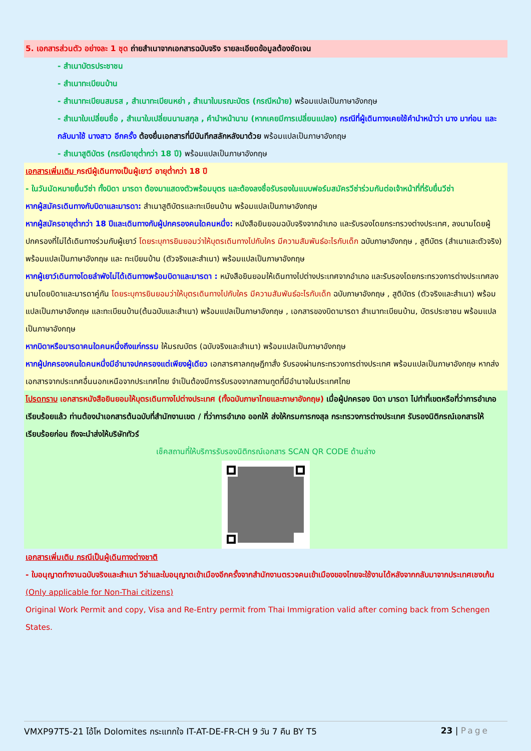5. เอกสารส่วนตัว อย่างละ 1 ชุด ถ่ายสำเนาจากเอกสารฉบับจริง รายละเอียดข้อมูลต้องชัดเจน
- สำเนาบัตรประชาชน
- สำเนาทะเบียนบ้าน
- สำเนาทะเบียนสมรส , สำเนาทะเบียนหย่า , สำเนาใบมรณะบัตร (กรณีหม้าย) พร้อมแปลเป็นภาษาอังกฤษ
- สำเนาใบเปลี่ยนชื่อ , สำเนาใบเปลี่ยนนามสกุล , คำนำหน้านาม (หากเคยมีการเปลี่ยนแปลง) กรณีที่ผู้เดินทางเคยใช้คำนำหน้าว่า นาง มาก่อน และกลับมาใช้ นางสาว อีกครั้ง ต้องยื่นเอกสารที่มีบันทึกสลักหลังมาด้วย พร้อมแปลเป็นภาษาอังกฤษ
- สำเนาสูติบัตร (กรณีอายุต่ำกว่า 18 ปี) พร้อมแปลเป็นภาษาอังกฤษ
เอกสารเพิ่มเติม กรณีผู้เดินทางเป็นผู้เยาว์ อายุต่ำกว่า 18 ปี
- ในวันนัดหมายยื่นวีซ่า ทั้งบิดา มารดา ต้องมาแสดงตัวพร้อมบุตร และต้องลงชื่อรับรองในแบบฟอร์มสมัครวีซ่าร่วมกันต่อเจ้าหน้าที่ที่รับยื่นวีซ่า
หากผู้สมัครเดินทางกับบิดาและมารดา: สำเนาสูติบัตรและทะเบียนบ้าน พร้อมแปลเป็นภาษาอังกฤษ
หากผู้สมัครอายุต่ำกว่า 18 ปีและเดินทางกับผู้ปกครองคนใดคนหนึ่ง: หนังสือยินยอมฉบับจริงจากอำเภอ และรับรองโดยกระทรวงต่างประเทศ, ลงนามโดยผู้ปกครองที่ไม่ได้เดินทางร่วมกับผู้เยาว์ โดยระบุการยินยอมว่าให้บุตรเดินทางไปกับใคร มีความสัมพันธ์อะไรกับเด็ก ฉบับภาษาอังกฤษ , สูติบัตร (สำเนาและตัวจริง) พร้อมแปลเป็นภาษาอังกฤษ และ ทะเบียนบ้าน (ตัวจริงและสำเนา) พร้อมแปลเป็นภาษาอังกฤษ
หากผู้เยาว์เดินทางโดยลำพังไม่ได้เดินทางพร้อมบิดาและมารดา : หนังสือยินยอมให้เดินทางไปต่างประเทศจากอำเภอ และรับรองโดยกระทรวงการต่างประเทศลงนามโดยบิดาและมารดาคู่กัน โดยระบุการยินยอมว่าให้บุตรเดินทางไปกับใคร มีความสัมพันธ์อะไรกับเด็ก ฉบับภาษาอังกฤษ , สูติบัตร (ตัวจริงและสำเนา) พร้อมแปลเป็นภาษาอังกฤษ และทะเบียนบ้าน(ต้นฉบับและสำเนา) พร้อมแปลเป็นภาษาอังกฤษ , เอกสารของบิดามารดา สำเนาทะเบียนบ้าน, บัตรประชาชน พร้อมแปลเป็นภาษาอังกฤษ
หากบิดาหรือมารดาคนใดคนหนึ่งถึงแก่กรรม ให้มรณบัตร (ฉบับจริงและสำเนา) พร้อมแปลเป็นภาษาอังกฤษ
หากผู้ปกครองคนใดคนหนึ่งมีอำนาจปกครองแต่เพียงผู้เดียว เอกสารศาลกฤษฎีกาสั่ง รับรองผ่านกระทรวงการต่างประเทศ พร้อมแปลเป็นภาษาอังกฤษ หากส่งเอกสารจากประเทศอื่นนอกเหนือจากประเทศไทย จำเป็นต้องมีการรับรองจากสถานทูตที่มีอำนาจในประเทศไทย
โปรดทราบ เอกสารหนังสือยินยอมให้บุตรเดินทางไปต่างประเทศ (ทั้งฉบับภาษาไทยและภาษาอังกฤษ) เมื่อผู้ปกครอง บิดา มารดา ไปทำที่เขตหรือที่ว่าการอำเภอเรียบร้อยแล้ว ท่านต้องนำเอกสารต้นฉบับที่สำนักงานเขต / ที่ว่าการอำเภอ ออกให้ ส่งให้กรมการกงสุล กระทรวงการต่างประเทศ รับรองนิติกรณ์เอกสารให้เรียบร้อยก่อน ถึงจะนำส่งให้บริษัททัวร์
เช็คสถานที่ให้บริการรับรองนิติกรณ์เอกสาร SCAN QR CODE ด้านล่าง
เอกสารเพิ่มเติม กรณีเป็นผู้เดินทางต่างชาติ
- ใบอนุญาตทำงานฉบับจริงและสำเนา วีซ่าและใบอนุญาตเข้าเมืองอีกครั้งจากสำนักงานตรวจคนเข้าเมืองของไทยจะใช้งานได้หลังจากกลับมาจากประเทศเชงเก้น
(Only applicable for Non-Thai citizens)
Original Work Permit and copy, Visa and Re-Entry permit from Thai Immigration valid after coming back from Schengen States.
VMXP97T5-21 โอ้โห Dolomites กระแทกใจ IT-AT-DE-FR-CH 9 วัน 7 คืน BY T5 23 | Page